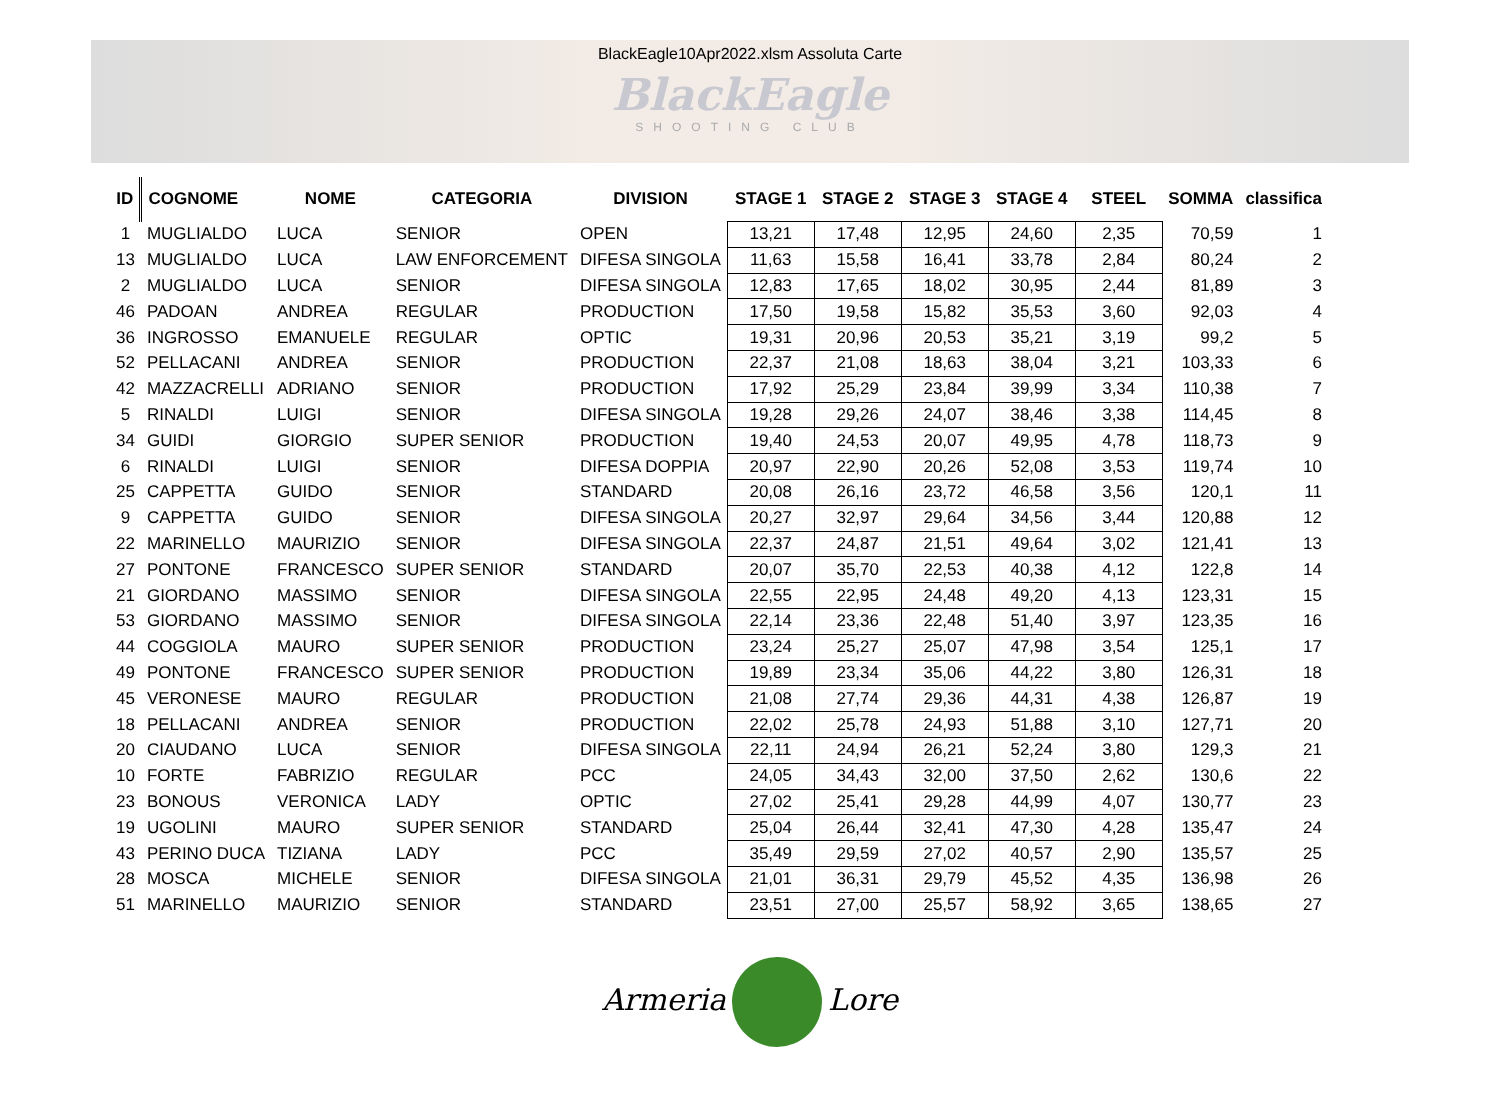BlackEagle10Apr2022.xlsm Assoluta Carte
BlackEagle
SHOOTING CLUB
| ID | COGNOME | NOME | CATEGORIA | DIVISION | STAGE 1 | STAGE 2 | STAGE 3 | STAGE 4 | STEEL | SOMMA | classifica |
| --- | --- | --- | --- | --- | --- | --- | --- | --- | --- | --- | --- |
| 1 | MUGLIALDO | LUCA | SENIOR | OPEN | 13,21 | 17,48 | 12,95 | 24,60 | 2,35 | 70,59 | 1 |
| 13 | MUGLIALDO | LUCA | LAW ENFORCEMENT | DIFESA SINGOLA | 11,63 | 15,58 | 16,41 | 33,78 | 2,84 | 80,24 | 2 |
| 2 | MUGLIALDO | LUCA | SENIOR | DIFESA SINGOLA | 12,83 | 17,65 | 18,02 | 30,95 | 2,44 | 81,89 | 3 |
| 46 | PADOAN | ANDREA | REGULAR | PRODUCTION | 17,50 | 19,58 | 15,82 | 35,53 | 3,60 | 92,03 | 4 |
| 36 | INGROSSO | EMANUELE | REGULAR | OPTIC | 19,31 | 20,96 | 20,53 | 35,21 | 3,19 | 99,2 | 5 |
| 52 | PELLACANI | ANDREA | SENIOR | PRODUCTION | 22,37 | 21,08 | 18,63 | 38,04 | 3,21 | 103,33 | 6 |
| 42 | MAZZACRELLI | ADRIANO | SENIOR | PRODUCTION | 17,92 | 25,29 | 23,84 | 39,99 | 3,34 | 110,38 | 7 |
| 5 | RINALDI | LUIGI | SENIOR | DIFESA SINGOLA | 19,28 | 29,26 | 24,07 | 38,46 | 3,38 | 114,45 | 8 |
| 34 | GUIDI | GIORGIO | SUPER SENIOR | PRODUCTION | 19,40 | 24,53 | 20,07 | 49,95 | 4,78 | 118,73 | 9 |
| 6 | RINALDI | LUIGI | SENIOR | DIFESA DOPPIA | 20,97 | 22,90 | 20,26 | 52,08 | 3,53 | 119,74 | 10 |
| 25 | CAPPETTA | GUIDO | SENIOR | STANDARD | 20,08 | 26,16 | 23,72 | 46,58 | 3,56 | 120,1 | 11 |
| 9 | CAPPETTA | GUIDO | SENIOR | DIFESA SINGOLA | 20,27 | 32,97 | 29,64 | 34,56 | 3,44 | 120,88 | 12 |
| 22 | MARINELLO | MAURIZIO | SENIOR | DIFESA SINGOLA | 22,37 | 24,87 | 21,51 | 49,64 | 3,02 | 121,41 | 13 |
| 27 | PONTONE | FRANCESCO | SUPER SENIOR | STANDARD | 20,07 | 35,70 | 22,53 | 40,38 | 4,12 | 122,8 | 14 |
| 21 | GIORDANO | MASSIMO | SENIOR | DIFESA SINGOLA | 22,55 | 22,95 | 24,48 | 49,20 | 4,13 | 123,31 | 15 |
| 53 | GIORDANO | MASSIMO | SENIOR | DIFESA SINGOLA | 22,14 | 23,36 | 22,48 | 51,40 | 3,97 | 123,35 | 16 |
| 44 | COGGIOLA | MAURO | SUPER SENIOR | PRODUCTION | 23,24 | 25,27 | 25,07 | 47,98 | 3,54 | 125,1 | 17 |
| 49 | PONTONE | FRANCESCO | SUPER SENIOR | PRODUCTION | 19,89 | 23,34 | 35,06 | 44,22 | 3,80 | 126,31 | 18 |
| 45 | VERONESE | MAURO | REGULAR | PRODUCTION | 21,08 | 27,74 | 29,36 | 44,31 | 4,38 | 126,87 | 19 |
| 18 | PELLACANI | ANDREA | SENIOR | PRODUCTION | 22,02 | 25,78 | 24,93 | 51,88 | 3,10 | 127,71 | 20 |
| 20 | CIAUDANO | LUCA | SENIOR | DIFESA SINGOLA | 22,11 | 24,94 | 26,21 | 52,24 | 3,80 | 129,3 | 21 |
| 10 | FORTE | FABRIZIO | REGULAR | PCC | 24,05 | 34,43 | 32,00 | 37,50 | 2,62 | 130,6 | 22 |
| 23 | BONOUS | VERONICA | LADY | OPTIC | 27,02 | 25,41 | 29,28 | 44,99 | 4,07 | 130,77 | 23 |
| 19 | UGOLINI | MAURO | SUPER SENIOR | STANDARD | 25,04 | 26,44 | 32,41 | 47,30 | 4,28 | 135,47 | 24 |
| 43 | PERINO DUCA | TIZIANA | LADY | PCC | 35,49 | 29,59 | 27,02 | 40,57 | 2,90 | 135,57 | 25 |
| 28 | MOSCA | MICHELE | SENIOR | DIFESA SINGOLA | 21,01 | 36,31 | 29,79 | 45,52 | 4,35 | 136,98 | 26 |
| 51 | MARINELLO | MAURIZIO | SENIOR | STANDARD | 23,51 | 27,00 | 25,57 | 58,92 | 3,65 | 138,65 | 27 |
Armeria Lore